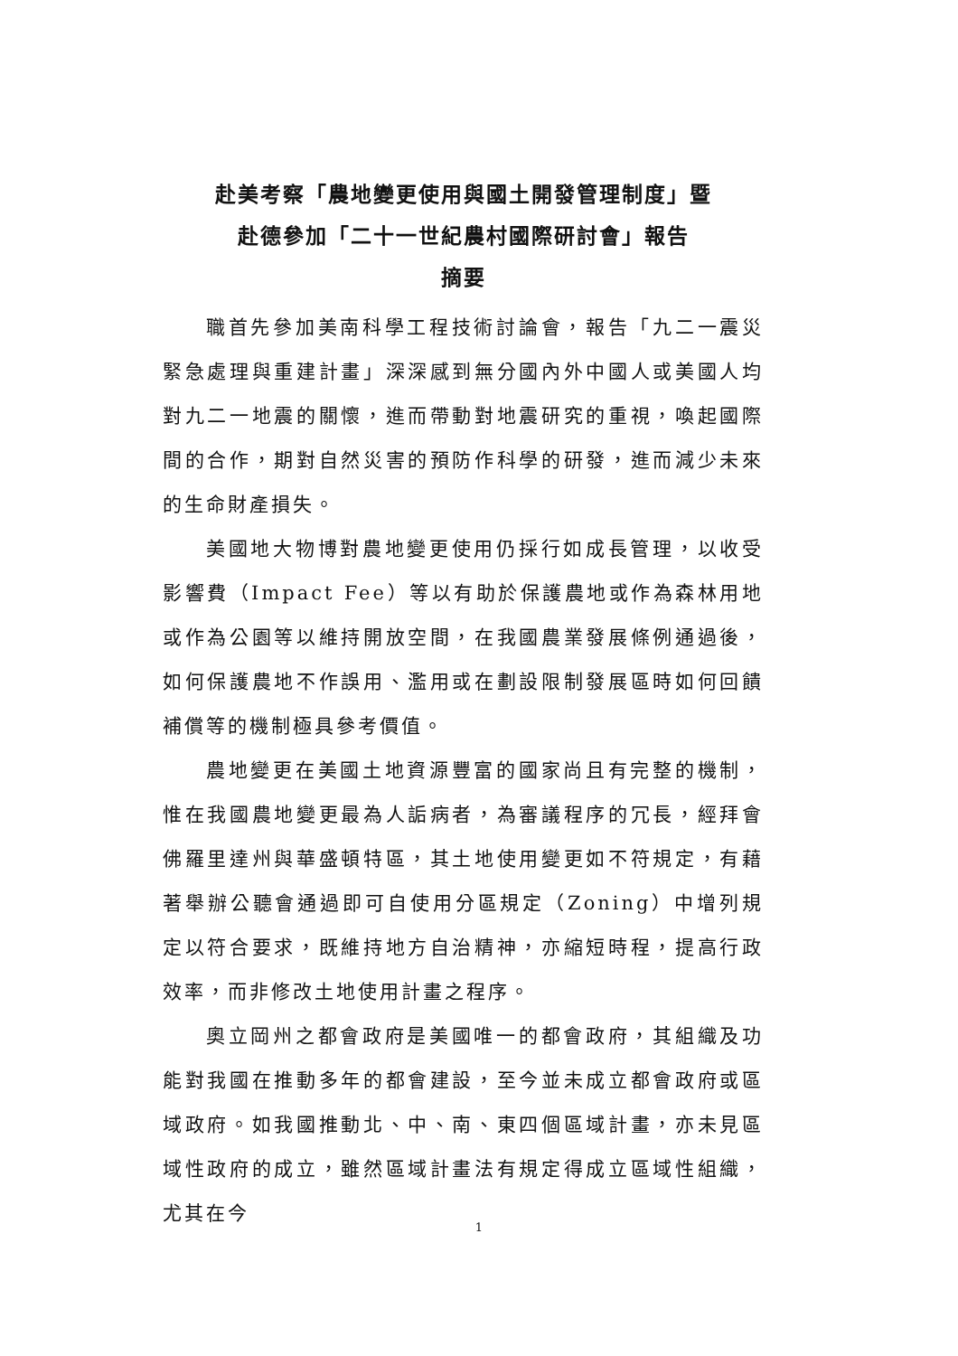赴美考察「農地變更使用與國土開發管理制度」暨
赴德參加「二十一世紀農村國際研討會」報告
摘要
職首先參加美南科學工程技術討論會，報告「九二一震災緊急處理與重建計畫」深深感到無分國內外中國人或美國人均對九二一地震的關懷，進而帶動對地震研究的重視，喚起國際間的合作，期對自然災害的預防作科學的研發，進而減少未來的生命財產損失。
美國地大物博對農地變更使用仍採行如成長管理，以收受影響費（Impact Fee）等以有助於保護農地或作為森林用地或作為公園等以維持開放空間，在我國農業發展條例通過後，如何保護農地不作誤用、濫用或在劃設限制發展區時如何回饋補償等的機制極具參考價值。
農地變更在美國土地資源豐富的國家尚且有完整的機制，惟在我國農地變更最為人詬病者，為審議程序的冗長，經拜會佛羅里達州與華盛頓特區，其土地使用變更如不符規定，有藉著舉辦公聽會通過即可自使用分區規定（Zoning）中增列規定以符合要求，既維持地方自治精神，亦縮短時程，提高行政效率，而非修改土地使用計畫之程序。
奧立岡州之都會政府是美國唯一的都會政府，其組織及功能對我國在推動多年的都會建設，至今並未成立都會政府或區域政府。如我國推動北、中、南、東四個區域計畫，亦未見區域性政府的成立，雖然區域計畫法有規定得成立區域性組織，尤其在今
1